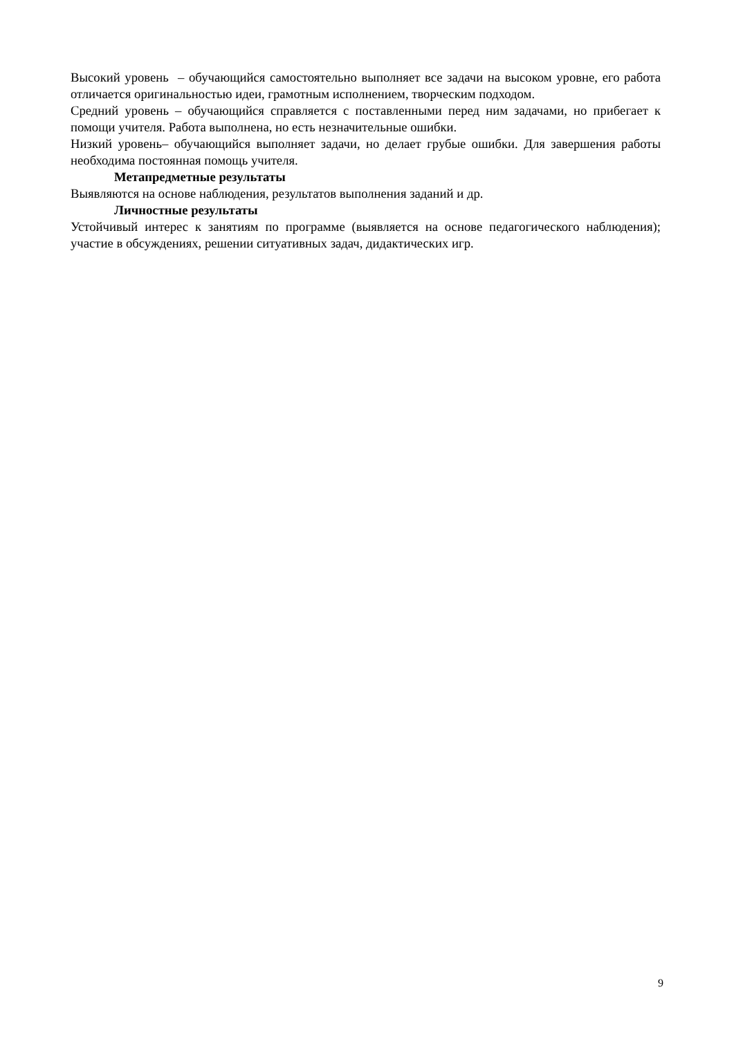Высокий уровень – обучающийся самостоятельно выполняет все задачи на высоком уровне, его работа отличается оригинальностью идеи, грамотным исполнением, творческим подходом.
Средний уровень – обучающийся справляется с поставленными перед ним задачами, но прибегает к помощи учителя. Работа выполнена, но есть незначительные ошибки.
Низкий уровень– обучающийся выполняет задачи, но делает грубые ошибки. Для завершения работы необходима постоянная помощь учителя.
Метапредметные результаты
Выявляются на основе наблюдения, результатов выполнения заданий и др.
Личностные результаты
Устойчивый интерес к занятиям по программе (выявляется на основе педагогического наблюдения); участие в обсуждениях, решении ситуативных задач, дидактических игр.
9